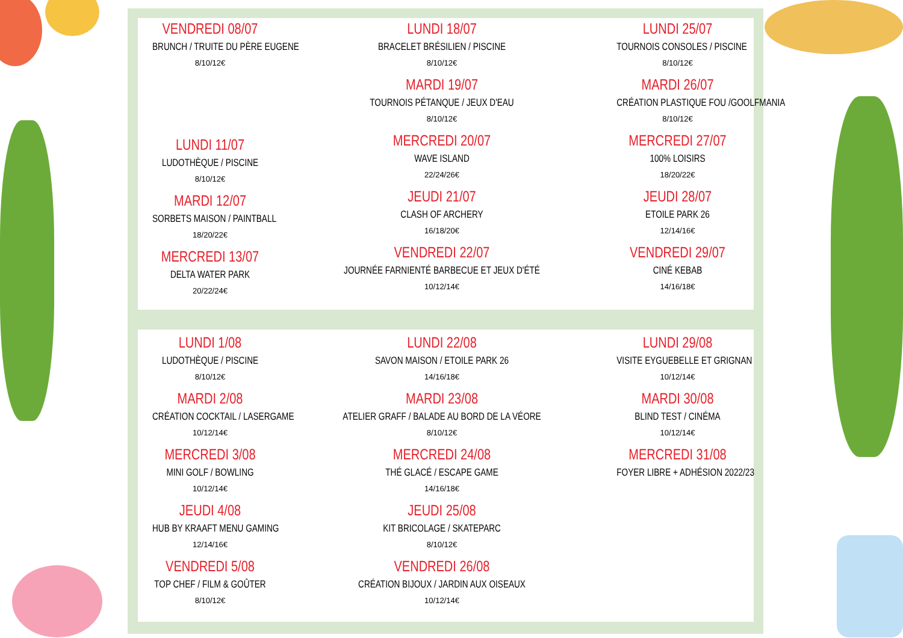VENDREDI 08/07
BRUNCH / TRUITE DU PÈRE EUGENE
8/10/12€
LUNDI 11/07
LUDOTHÈQUE / PISCINE
8/10/12€
MARDI 12/07
SORBETS MAISON / PAINTBALL
18/20/22€
MERCREDI 13/07
DELTA WATER PARK
20/22/24€
LUNDI 18/07
BRACELET BRÉSILIEN / PISCINE
8/10/12€
MARDI 19/07
TOURNOIS PÉTANQUE / JEUX D'EAU
8/10/12€
MERCREDI 20/07
WAVE ISLAND
22/24/26€
JEUDI 21/07
CLASH OF ARCHERY
16/18/20€
VENDREDI 22/07
JOURNÉE FARNIENTÉ BARBECUE ET JEUX D'ÉTÉ
10/12/14€
LUNDI 25/07
TOURNOIS CONSOLES / PISCINE
8/10/12€
MARDI 26/07
CRÉATION PLASTIQUE FOU /GOOLFMANIA
8/10/12€
MERCREDI 27/07
100% LOISIRS
18/20/22€
JEUDI 28/07
ETOILE PARK 26
12/14/16€
VENDREDI 29/07
CINÉ KEBAB
14/16/18€
LUNDI 1/08
LUDOTHÈQUE / PISCINE
8/10/12€
MARDI 2/08
CRÉATION COCKTAIL / LASERGAME
10/12/14€
MERCREDI 3/08
MINI GOLF / BOWLING
10/12/14€
JEUDI 4/08
HUB BY KRAAFT MENU GAMING
12/14/16€
VENDREDI 5/08
TOP CHEF / FILM & GOÛTER
8/10/12€
LUNDI 22/08
SAVON MAISON / ETOILE PARK 26
14/16/18€
MARDI 23/08
ATELIER GRAFF / BALADE AU BORD DE LA VÉORE
8/10/12€
MERCREDI 24/08
THÉ GLACÉ / ESCAPE GAME
14/16/18€
JEUDI 25/08
KIT BRICOLAGE / SKATEPARC
8/10/12€
VENDREDI 26/08
CRÉATION BIJOUX / JARDIN AUX OISEAUX
10/12/14€
LUNDI 29/08
VISITE EYGUEBELLE ET GRIGNAN
10/12/14€
MARDI 30/08
BLIND TEST / CINÉMA
10/12/14€
MERCREDI 31/08
FOYER LIBRE + ADHÉSION 2022/23